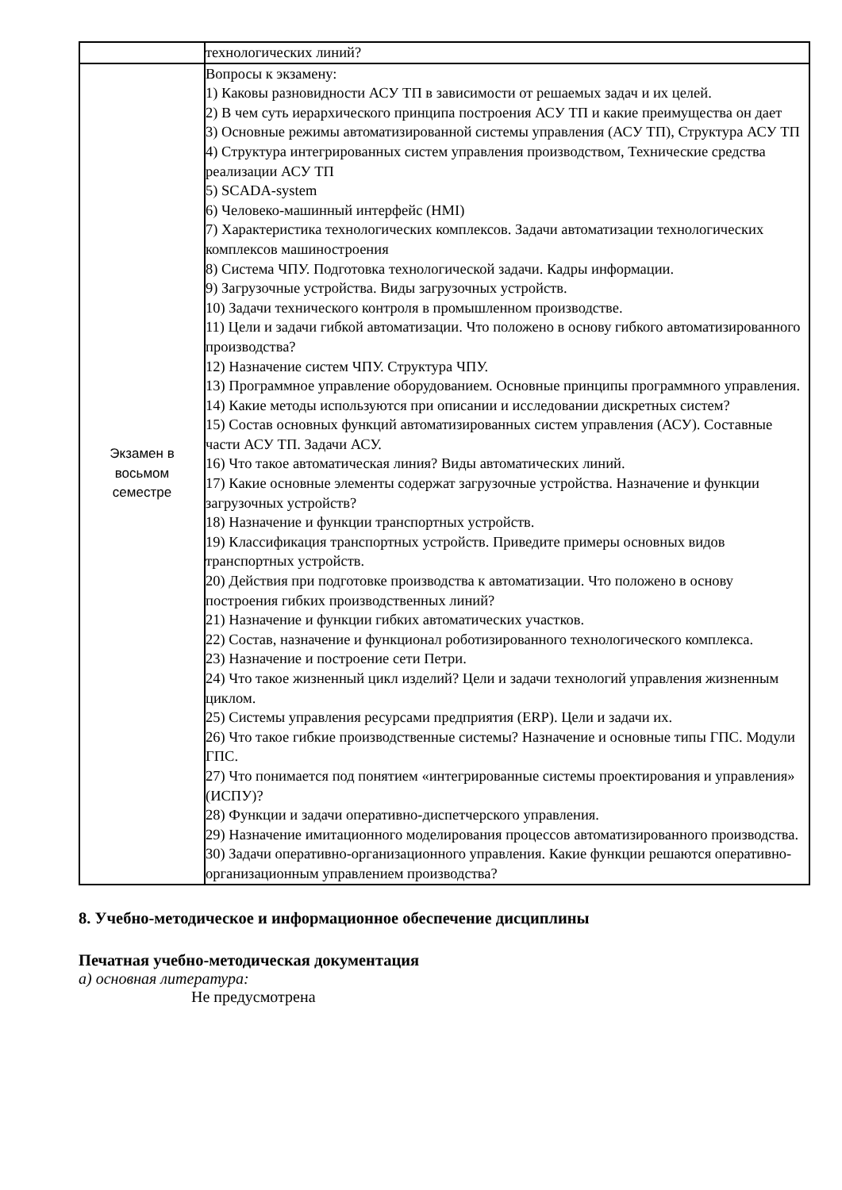| | технологических линий? |
| Экзамен в восьмом семестре | Вопросы к экзамену: 1) Каковы разновидности АСУ ТП в зависимости от решаемых задач и их целей. 2) В чем суть иерархического принципа построения АСУ ТП и какие преимущества он дает 3) Основные режимы автоматизированной системы управления (АСУ ТП), Структура АСУ ТП 4) Структура интегрированных систем управления производством, Технические средства реализации АСУ ТП 5) SCADA-system 6) Человеко-машинный интерфейс (HMI) 7) Характеристика технологических комплексов. Задачи автоматизации технологических комплексов машиностроения 8) Система ЧПУ. Подготовка технологической задачи. Кадры информации. 9) Загрузочные устройства. Виды загрузочных устройств. 10) Задачи технического контроля в промышленном производстве. 11) Цели и задачи гибкой автоматизации. Что положено в основу гибкого автоматизированного производства? 12) Назначение систем ЧПУ. Структура ЧПУ. 13) Программное управление оборудованием. Основные принципы программного управления. 14) Какие методы используются при описании и исследовании дискретных систем? 15) Состав основных функций автоматизированных систем управления (АСУ). Составные части АСУ ТП. Задачи АСУ. 16) Что такое автоматическая линия? Виды автоматических линий. 17) Какие основные элементы содержат загрузочные устройства. Назначение и функции загрузочных устройств? 18) Назначение и функции транспортных устройств. 19) Классификация транспортных устройств. Приведите примеры основных видов транспортных устройств. 20) Действия при подготовке производства к автоматизации. Что положено в основу построения гибких производственных линий? 21) Назначение и функции гибких автоматических участков. 22) Состав, назначение и функционал роботизированного технологического комплекса. 23) Назначение и построение сети Петри. 24) Что такое жизненный цикл изделий? Цели и задачи технологий управления жизненным циклом. 25) Системы управления ресурсами предприятия (ERP). Цели и задачи их. 26) Что такое гибкие производственные системы? Назначение и основные типы ГПС. Модули ГПС. 27) Что понимается под понятием «интегрированные системы проектирования и управления» (ИСПУ)? 28) Функции и задачи оперативно-диспетчерского управления. 29) Назначение имитационного моделирования процессов автоматизированного производства. 30) Задачи оперативно-организационного управления. Какие функции решаются оперативно-организационным управлением производства? |
8. Учебно-методическое и информационное обеспечение дисциплины
Печатная учебно-методическая документация
а) основная литература:
Не предусмотрена